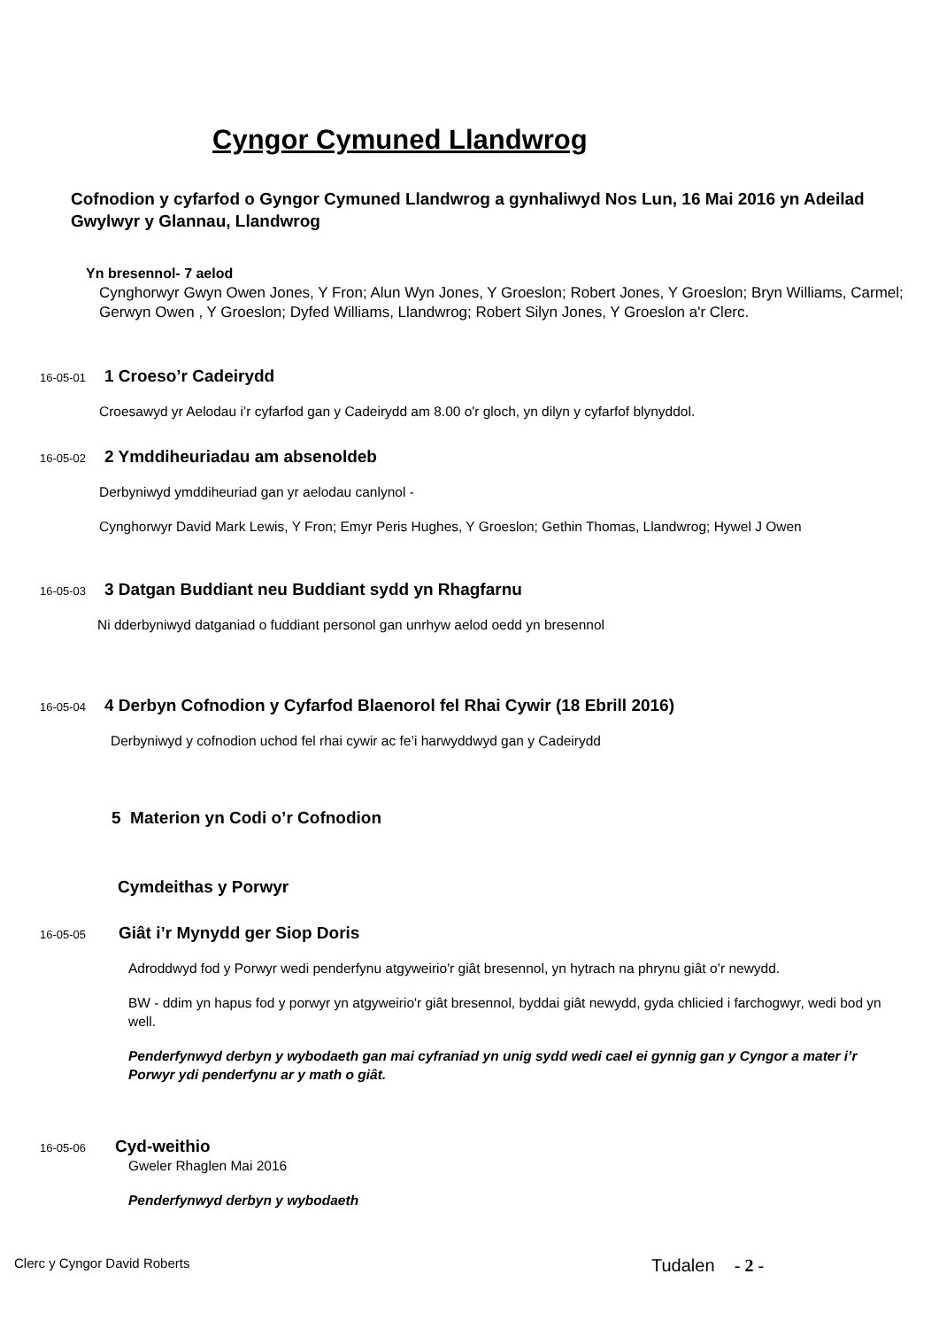Cyngor Cymuned Llandwrog
Cofnodion y cyfarfod o Gyngor Cymuned Llandwrog a gynhaliwyd Nos Lun, 16 Mai 2016 yn Adeilad Gwylwyr y Glannau, Llandwrog
Yn bresennol- 7 aelod
Cynghorwyr Gwyn Owen Jones, Y Fron; Alun Wyn Jones, Y Groeslon; Robert Jones, Y Groeslon; Bryn Williams, Carmel; Gerwyn Owen , Y Groeslon; Dyfed Williams, Llandwrog; Robert Silyn Jones, Y Groeslon a'r Clerc.
16-05-01 1 Croeso’r Cadeirydd
Croesawyd yr Aelodau i’r cyfarfod gan y Cadeirydd am 8.00 o'r gloch, yn dilyn y cyfarfof blynyddol.
16-05-02 2 Ymddiheuriadau am absenoldeb
Derbyniwyd ymddiheuriad gan yr aelodau canlynol -
Cynghorwyr David Mark Lewis, Y Fron; Emyr Peris Hughes, Y Groeslon; Gethin Thomas, Llandwrog; Hywel J Owen
16-05-03 3 Datgan Buddiant neu Buddiant sydd yn Rhagfarnu
Ni dderbyniwyd datganiad o fuddiant personol gan unrhyw aelod oedd yn bresennol
16-05-04 4 Derbyn Cofnodion y Cyfarfod Blaenorol fel Rhai Cywir (18 Ebrill 2016)
Derbyniwyd y cofnodion uchod fel rhai cywir ac fe’i harwyddwyd gan y Cadeirydd
5 Materion yn Codi o’r Cofnodion
Cymdeithas y Porwyr
16-05-05 Giât i’r Mynydd ger Siop Doris
Adroddwyd fod y Porwyr wedi penderfynu atgyweirio'r giât bresennol, yn hytrach na phrynu giât o’r newydd.
BW - ddim yn hapus fod y porwyr yn atgyweirio'r giât bresennol, byddai giât newydd, gyda chlicied i farchogwyr, wedi bod yn well.
Penderfynwyd derbyn y wybodaeth gan mai cyfraniad yn unig sydd wedi cael ei gynnig gan y Cyngor a mater i’r Porwyr ydi penderfynu ar y math o giât.
16-05-06 Cyd-weithio
Gweler Rhaglen Mai 2016
Penderfynwyd derbyn y wybodaeth
Clerc y Cyngor David Roberts Tudalen - 2 -